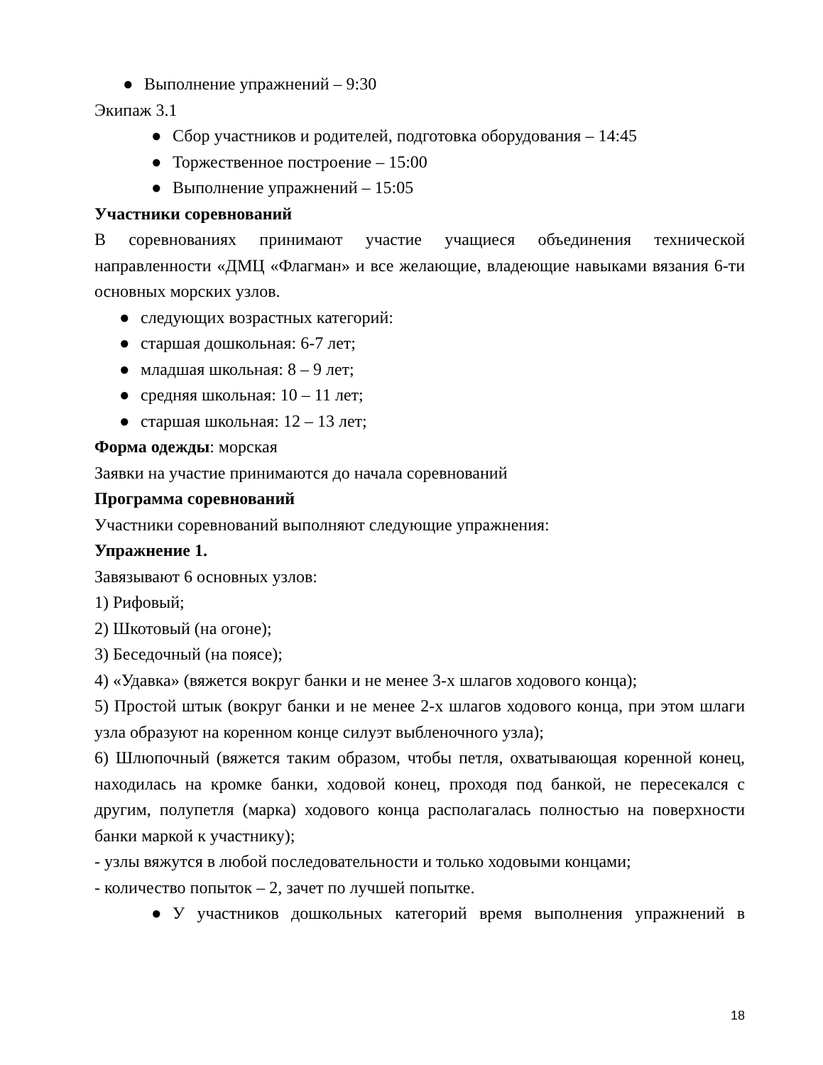● Выполнение упражнений – 9:30
Экипаж 3.1
● Сбор участников и родителей, подготовка оборудования – 14:45
● Торжественное построение – 15:00
● Выполнение упражнений – 15:05
Участники соревнований
В соревнованиях принимают участие учащиеся объединения технической направленности «ДМЦ «Флагман» и все желающие, владеющие навыками вязания 6-ти основных морских узлов.
● следующих возрастных категорий:
● старшая дошкольная: 6-7 лет;
● младшая школьная: 8 – 9 лет;
● средняя школьная: 10 – 11 лет;
● старшая школьная: 12 – 13 лет;
Форма одежды: морская
Заявки на участие принимаются до начала соревнований
Программа соревнований
Участники соревнований выполняют следующие упражнения:
Упражнение 1.
Завязывают 6 основных узлов:
1) Рифовый;
2) Шкотовый (на огоне);
3) Беседочный (на поясе);
4) «Удавка» (вяжется вокруг банки и не менее 3-х шлагов ходового конца);
5) Простой штык (вокруг банки и не менее 2-х шлагов ходового конца, при этом шлаги узла образуют на коренном конце силуэт выбленочного узла);
6) Шлюпочный (вяжется таким образом, чтобы петля, охватывающая коренной конец, находилась на кромке банки, ходовой конец, проходя под банкой, не пересекался с другим, полупетля (марка) ходового конца располагалась полностью на поверхности банки маркой к участнику);
- узлы вяжутся в любой последовательности и только ходовыми концами;
- количество попыток – 2, зачет по лучшей попытке.
● У участников дошкольных категорий время выполнения упражнений в
18